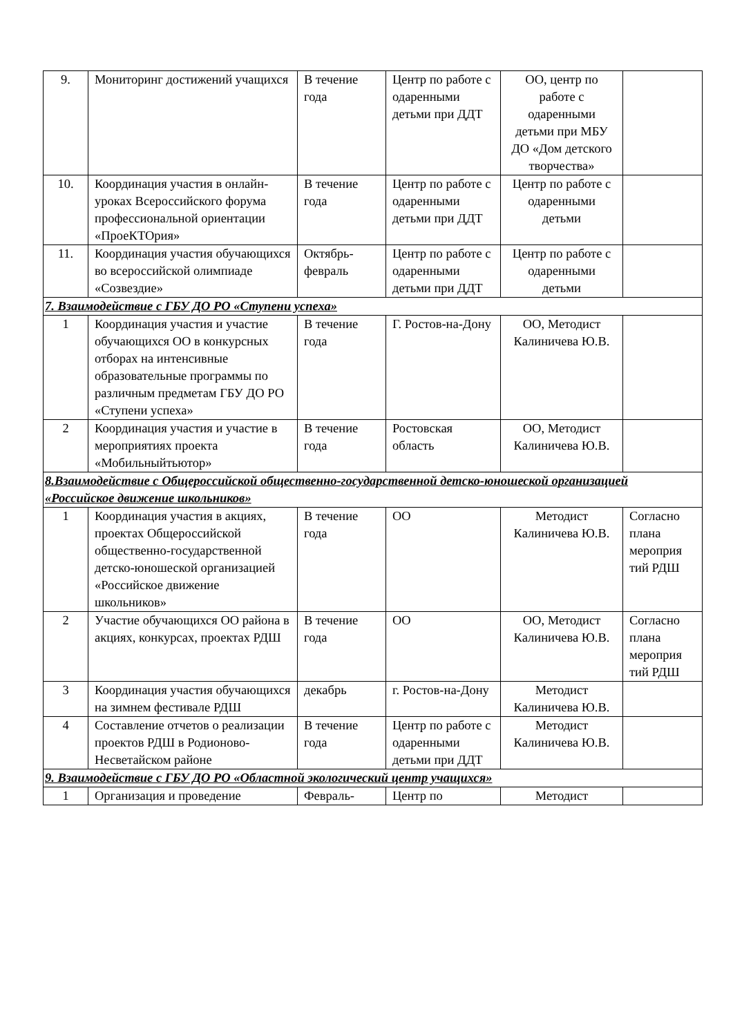| 9. | Мониторинг достижений учащихся | В течение года | Центр по работе с одаренными детьми при ДДТ | ОО, центр по работе с одаренными детьми при МБУ ДО «Дом детского творчества» | |
| 10. | Координация участия в онлайн-уроках Всероссийского форума профессиональной ориентации «ПроеКТОрия» | В течение года | Центр по работе с одаренными детьми при ДДТ | Центр по работе с одаренными детьми | |
| 11. | Координация участия обучающихся во всероссийской олимпиаде «Созвездие» | Октябрь-февраль | Центр по работе с одаренными детьми при ДДТ | Центр по работе с одаренными детьми | |
| 7. Взаимодействие с ГБУ ДО РО «Ступени успеха» | | | | | |
| 1 | Координация участия и участие обучающихся ОО в конкурсных отборах на интенсивные образовательные программы по различным предметам ГБУ ДО РО «Ступени успеха» | В течение года | Г. Ростов-на-Дону | ОО, Методист Калиничева Ю.В. | |
| 2 | Координация участия и участие в мероприятиях проекта «Мобильныйтьютор» | В течение года | Ростовская область | ОО, Методист Калиничева Ю.В. | |
| 8.Взаимодействие с Общероссийской общественно-государственной детско-юношеской организацией «Российское движение школьников» | | | | | |
| 1 | Координация участия в акциях, проектах Общероссийской общественно-государственной детско-юношеской организацией «Российское движение школьников» | В течение года | ОО | Методист Калиничева Ю.В. | Согласно плана мероприя тий РДШ |
| 2 | Участие обучающихся ОО района в акциях, конкурсах, проектах РДШ | В течение года | ОО | ОО, Методист Калиничева Ю.В. | Согласно плана мероприя тий РДШ |
| 3 | Координация участия обучающихся на зимнем фестивале РДШ | декабрь | г. Ростов-на-Дону | Методист Калиничева Ю.В. | |
| 4 | Составление отчетов о реализации проектов РДШ в Родионово-Несветайском районе | В течение года | Центр по работе с одаренными детьми при ДДТ | Методист Калиничева Ю.В. | |
| 9. Взаимодействие с ГБУ ДО РО «Областной экологический центр учащихся» | | | | | |
| 1 | Организация и проведение | Февраль- | Центр по | Методист | |